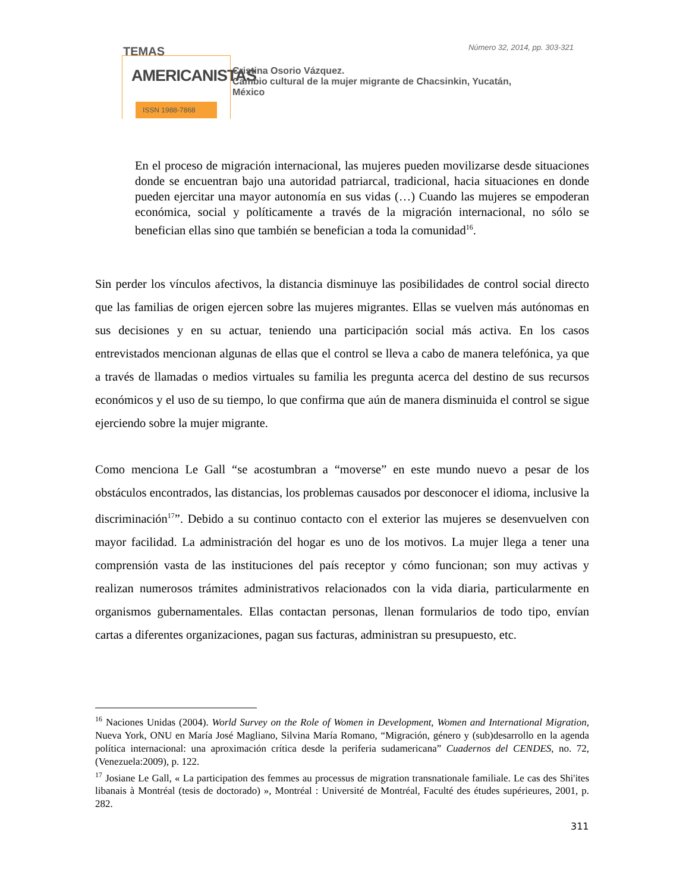TEMAS
AMERICANISTAS
ISSN 1988-7868
Número 32, 2014, pp. 303-321
Cristina Osorio Vázquez.
Cambio cultural de la mujer migrante de Chacsinkin, Yucatán,
México
En el proceso de migración internacional, las mujeres pueden movilizarse desde situaciones donde se encuentran bajo una autoridad patriarcal, tradicional, hacia situaciones en donde pueden ejercitar una mayor autonomía en sus vidas (…) Cuando las mujeres se empoderan económica, social y políticamente a través de la migración internacional, no sólo se benefician ellas sino que también se benefician a toda la comunidad<sup>16</sup>.
Sin perder los vínculos afectivos, la distancia disminuye las posibilidades de control social directo que las familias de origen ejercen sobre las mujeres migrantes. Ellas se vuelven más autónomas en sus decisiones y en su actuar, teniendo una participación social más activa. En los casos entrevistados mencionan algunas de ellas que el control se lleva a cabo de manera telefónica, ya que a través de llamadas o medios virtuales su familia les pregunta acerca del destino de sus recursos económicos y el uso de su tiempo, lo que confirma que aún de manera disminuida el control se sigue ejerciendo sobre la mujer migrante.
Como menciona Le Gall “se acostumbran a “moverse” en este mundo nuevo a pesar de los obstáculos encontrados, las distancias, los problemas causados por desconocer el idioma, inclusive la discriminación<sup>17</sup>”. Debido a su continuo contacto con el exterior las mujeres se desenvuelven con mayor facilidad. La administración del hogar es uno de los motivos. La mujer llega a tener una comprensión vasta de las instituciones del país receptor y cómo funcionan; son muy activas y realizan numerosos trámites administrativos relacionados con la vida diaria, particularmente en organismos gubernamentales. Ellas contactan personas, llenan formularios de todo tipo, envían cartas a diferentes organizaciones, pagan sus facturas, administran su presupuesto, etc.
<sup>16</sup> Naciones Unidas (2004). World Survey on the Role of Women in Development, Women and International Migration, Nueva York, ONU en María José Magliano, Silvina María Romano, “Migración, género y (sub)desarrollo en la agenda política internacional: una aproximación crítica desde la periferia sudamericana” Cuadernos del CENDES, no. 72, (Venezuela:2009), p. 122.
<sup>17</sup> Josiane Le Gall, « La participation des femmes au processus de migration transnationale familiale. Le cas des Shi'ites libanais à Montréal (tesis de doctorado) », Montréal : Université de Montréal, Faculté des études supérieures, 2001, p. 282.
311